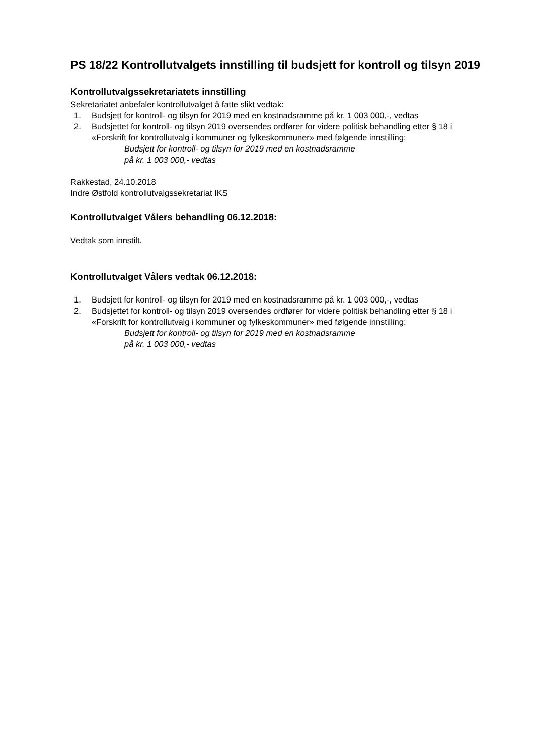PS 18/22 Kontrollutvalgets innstilling til budsjett for kontroll og tilsyn 2019
Kontrollutvalgssekretariatets innstilling
Sekretariatet anbefaler kontrollutvalget å fatte slikt vedtak:
1. Budsjett for kontroll- og tilsyn for 2019 med en kostnadsramme på kr. 1 003 000,-, vedtas
2. Budsjettet for kontroll- og tilsyn 2019 oversendes ordfører for videre politisk behandling etter § 18 i «Forskrift for kontrollutvalg i kommuner og fylkeskommuner» med følgende innstilling:
Budsjett for kontroll- og tilsyn for 2019 med en kostnadsramme
på kr. 1 003 000,- vedtas
Rakkestad, 24.10.2018
Indre Østfold kontrollutvalgssekretariat IKS
Kontrollutvalget Vålers behandling 06.12.2018:
Vedtak som innstilt.
Kontrollutvalget Vålers vedtak 06.12.2018:
1. Budsjett for kontroll- og tilsyn for 2019 med en kostnadsramme på kr. 1 003 000,-, vedtas
2. Budsjettet for kontroll- og tilsyn 2019 oversendes ordfører for videre politisk behandling etter § 18 i «Forskrift for kontrollutvalg i kommuner og fylkeskommuner» med følgende innstilling:
Budsjett for kontroll- og tilsyn for 2019 med en kostnadsramme
på kr. 1 003 000,- vedtas